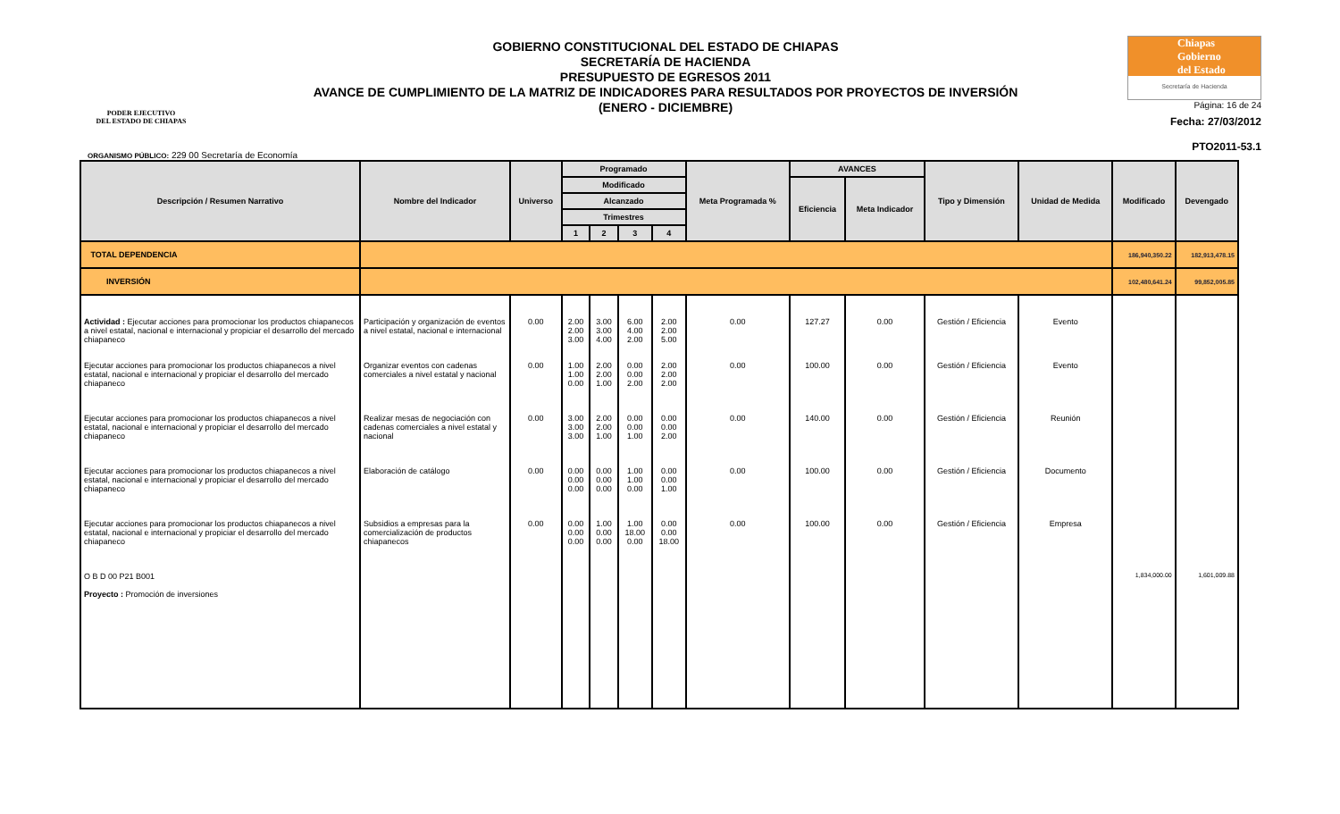PODER EJECUTIVO
DEL ESTADO DE CHIAPAS
GOBIERNO CONSTITUCIONAL DEL ESTADO DE CHIAPAS
SECRETARÍA DE HACIENDA
PRESUPUESTO DE EGRESOS 2011
AVANCE DE CUMPLIMIENTO DE LA MATRIZ DE INDICADORES PARA RESULTADOS POR PROYECTOS DE INVERSIÓN
(ENERO - DICIEMBRE)
Chiapas
Gobierno
del Estado
Secretaría de Hacienda
Página: 16 de 24
Fecha: 27/03/2012
PTO2011-53.1
ORGANISMO PÚBLICO: 229 00 Secretaría de Economía
| Descripción / Resumen Narrativo | Nombre del Indicador | Universo | Programado | | | | Meta Programada % | AVANCES | | Tipo y Dimensión | Unidad de Medida | Modificado | Devengado |
| --- | --- | --- | --- | --- | --- | --- | --- | --- | --- | --- | --- | --- | --- |
| | | | Modificado | | | | | Eficiencia | Meta Indicador | | | | |
| | | | Alcanzado | | | | | | | | | | |
| | | | Trimestres | | | | | | | | | | |
| | | | 1 | 2 | 3 | 4 | | | | | | | |
| TOTAL DEPENDENCIA | | | | | | | | | | | | 186,940,350.22 | 182,913,478.15 |
| INVERSIÓN | | | | | | | | | | | | 102,480,641.24 | 99,852,005.85 |
| Actividad : Ejecutar acciones para promocionar los productos chiapanecos a nivel estatal, nacional e internacional y propiciar el desarrollo del mercado chiapaneco | Participación y organización de eventos a nivel estatal, nacional e internacional | 0.00 | 2.00 2.00 3.00 | 3.00 3.00 4.00 | 6.00 4.00 2.00 | 2.00 2.00 5.00 | 0.00 | 127.27 | 0.00 | Gestión / Eficiencia | Evento | | |
| Ejecutar acciones para promocionar los productos chiapanecos a nivel estatal, nacional e internacional y propiciar el desarrollo del mercado chiapaneco | Organizar eventos con cadenas comerciales a nivel estatal y nacional | 0.00 | 1.00 1.00 0.00 | 2.00 2.00 1.00 | 0.00 0.00 2.00 | 2.00 2.00 2.00 | 0.00 | 100.00 | 0.00 | Gestión / Eficiencia | Evento | | |
| Ejecutar acciones para promocionar los productos chiapanecos a nivel estatal, nacional e internacional y propiciar el desarrollo del mercado chiapaneco | Realizar mesas de negociación con cadenas comerciales a nivel estatal y nacional | 0.00 | 3.00 3.00 3.00 | 2.00 2.00 1.00 | 0.00 0.00 1.00 | 0.00 0.00 2.00 | 0.00 | 140.00 | 0.00 | Gestión / Eficiencia | Reunión | | |
| Ejecutar acciones para promocionar los productos chiapanecos a nivel estatal, nacional e internacional y propiciar el desarrollo del mercado chiapaneco | Elaboración de catálogo | 0.00 | 0.00 0.00 0.00 | 0.00 0.00 0.00 | 1.00 1.00 0.00 | 0.00 0.00 1.00 | 0.00 | 100.00 | 0.00 | Gestión / Eficiencia | Documento | | |
| Ejecutar acciones para promocionar los productos chiapanecos a nivel estatal, nacional e internacional y propiciar el desarrollo del mercado chiapaneco | Subsidios a empresas para la comercialización de productos chiapanecos | 0.00 | 0.00 0.00 0.00 | 1.00 0.00 0.00 | 1.00 18.00 0.00 | 0.00 0.00 18.00 | 0.00 | 100.00 | 0.00 | Gestión / Eficiencia | Empresa | | |
| O B D 00 P21 B001 Proyecto : Promoción de inversiones | | | | | | | | | | | | 1,834,000.00 | 1,601,009.88 |